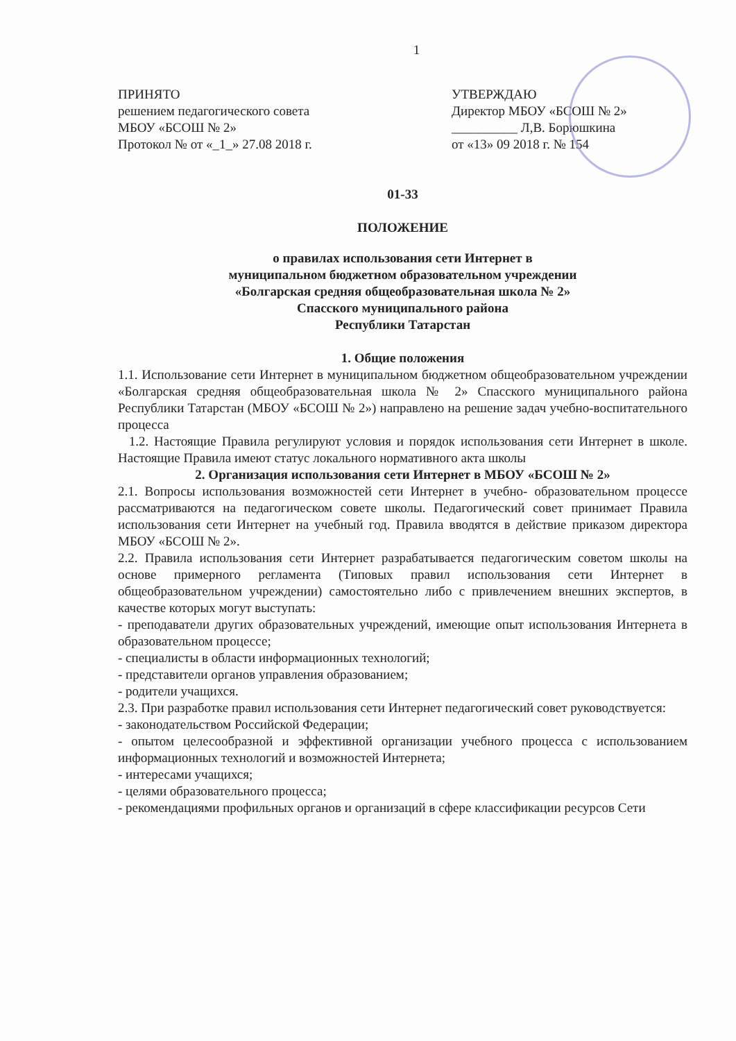1
ПРИНЯТО
решением педагогического совета
МБОУ «БСОШ № 2»
Протокол № от «_1_» 27.08 2018 г.
УТВЕРЖДАЮ
Директор МБОУ «БСОШ № 2»
__________ Л,В. Борюшкина
от «13» 09 2018 г. № 154
01-33
ПОЛОЖЕНИЕ
о правилах использования сети Интернет в
муниципальном бюджетном образовательном учреждении
«Болгарская средняя общеобразовательная школа № 2»
Спасского муниципального района
Республики Татарстан
1. Общие положения
1.1. Использование сети Интернет в муниципальном бюджетном общеобразовательном учреждении «Болгарская средняя общеобразовательная школа № 2» Спасского муниципального района Республики Татарстан (МБОУ «БСОШ № 2») направлено на решение задач учебно-воспитательного процесса
1.2. Настоящие Правила регулируют условия и порядок использования сети Интернет в школе. Настоящие Правила имеют статус локального нормативного акта школы
2. Организация использования сети Интернет в МБОУ «БСОШ № 2»
2.1. Вопросы использования возможностей сети Интернет в учебно- образовательном процессе рассматриваются на педагогическом совете школы. Педагогический совет принимает Правила использования сети Интернет на учебный год. Правила вводятся в действие приказом директора МБОУ «БСОШ № 2».
2.2. Правила использования сети Интернет разрабатывается педагогическим советом школы на основе примерного регламента (Типовых правил использования сети Интернет в общеобразовательном учреждении) самостоятельно либо с привлечением внешних экспертов, в качестве которых могут выступать:
- преподаватели других образовательных учреждений, имеющие опыт использования Интернета в образовательном процессе;
- специалисты в области информационных технологий;
- представители органов управления образованием;
- родители учащихся.
2.3. При разработке правил использования сети Интернет педагогический совет руководствуется:
- законодательством Российской Федерации;
- опытом целесообразной и эффективной организации учебного процесса с использованием информационных технологий и возможностей Интернета;
- интересами учащихся;
- целями образовательного процесса;
- рекомендациями профильных органов и организаций в сфере классификации ресурсов Сети